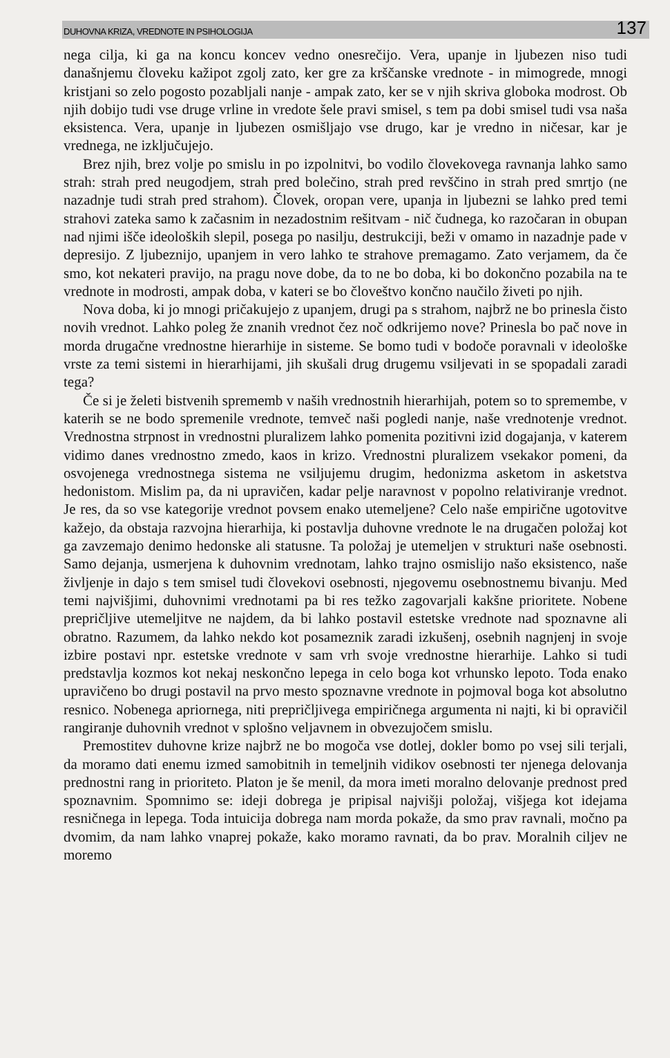DUHOVNA KRIZA, VREDNOTE IN PSIHOLOGIJA 137
nega cilja, ki ga na koncu koncev vedno onesrečijo. Vera, upanje in ljubezen niso tudi današnjemu človeku kažipot zgolj zato, ker gre za krščanske vrednote - in mimogrede, mnogi kristjani so zelo pogosto pozabljali nanje - ampak zato, ker se v njih skriva globoka modrost. Ob njih dobijo tudi vse druge vrline in vredote šele pravi smisel, s tem pa dobi smisel tudi vsa naša eksistenca. Vera, upanje in ljubezen osmišljajo vse drugo, kar je vredno in ničesar, kar je vrednega, ne izključujejo.
Brez njih, brez volje po smislu in po izpolnitvi, bo vodilo človekovega ravnanja lahko samo strah: strah pred neugodjem, strah pred bolečino, strah pred revščino in strah pred smrtjo (ne nazadnje tudi strah pred strahom). Človek, oropan vere, upanja in ljubezni se lahko pred temi strahovi zateka samo k začasnim in nezadostnim rešitvam - nič čudnega, ko razočaran in obupan nad njimi išče ideoloških slepil, posega po nasilju, destrukciji, beži v omamo in nazadnje pade v depresijo. Z ljubeznijo, upanjem in vero lahko te strahove premagamo. Zato verjamem, da če smo, kot nekateri pravijo, na pragu nove dobe, da to ne bo doba, ki bo dokončno pozabila na te vrednote in modrosti, ampak doba, v kateri se bo človeštvo končno naučilo živeti po njih.
Nova doba, ki jo mnogi pričakujejo z upanjem, drugi pa s strahom, najbrž ne bo prinesla čisto novih vrednot. Lahko poleg že znanih vrednot čez noč odkrijemo nove? Prinesla bo pač nove in morda drugačne vrednostne hierarhije in sisteme. Se bomo tudi v bodoče poravnali v ideološke vrste za temi sistemi in hierarhijami, jih skušali drug drugemu vsiljevati in se spopadali zaradi tega?
Če si je želeti bistvenih sprememb v naših vrednostnih hierarhijah, potem so to spremembe, v katerih se ne bodo spremenile vrednote, temveč naši pogledi nanje, naše vrednotenje vrednot. Vrednostna strpnost in vrednostni pluralizem lahko pomenita pozitivni izid dogajanja, v katerem vidimo danes vrednostno zmedo, kaos in krizo. Vrednostni pluralizem vsekakor pomeni, da osvojenega vrednostnega sistema ne vsiljujemu drugim, hedonizma asketom in asketstva hedonistom. Mislim pa, da ni upravičen, kadar pelje naravnost v popolno relativiranje vrednot. Je res, da so vse kategorije vrednot povsem enako utemeljene? Celo naše empirične ugotovitve kažejo, da obstaja razvojna hierarhija, ki postavlja duhovne vrednote le na drugačen položaj kot ga zavzemajo denimo hedonske ali statusne. Ta položaj je utemeljen v strukturi naše osebnosti. Samo dejanja, usmerjena k duhovnim vrednotam, lahko trajno osmislijo našo eksistenco, naše življenje in dajo s tem smisel tudi človekovi osebnosti, njegovemu osebnostnemu bivanju. Med temi najvišjimi, duhovnimi vrednotami pa bi res težko zagovarjali kakšne prioritete. Nobene prepričljive utemeljitve ne najdem, da bi lahko postavil estetske vrednote nad spoznavne ali obratno. Razumem, da lahko nekdo kot posameznik zaradi izkušenj, osebnih nagnjenj in svoje izbire postavi npr. estetske vrednote v sam vrh svoje vrednostne hierarhije. Lahko si tudi predstavlja kozmos kot nekaj neskončno lepega in celo boga kot vrhunsko lepoto. Toda enako upravičeno bo drugi postavil na prvo mesto spoznavne vrednote in pojmoval boga kot absolutno resnico. Nobenega apriornega, niti prepričljivega empiričnega argumenta ni najti, ki bi opravičil rangiranje duhovnih vrednot v splošno veljavnem in obvezujočem smislu.
Premostitev duhovne krize najbrž ne bo mogoča vse dotlej, dokler bomo po vsej sili terjali, da moramo dati enemu izmed samobitnih in temeljnih vidikov osebnosti ter njenega delovanja prednostni rang in prioriteto. Platon je še menil, da mora imeti moralno delovanje prednost pred spoznavnim. Spomnimo se: ideji dobrega je pripisal najvišji položaj, višjega kot idejama resničnega in lepega. Toda intuicija dobrega nam morda pokaže, da smo prav ravnali, močno pa dvomim, da nam lahko vnaprej pokaže, kako moramo ravnati, da bo prav. Moralnih ciljev ne moremo